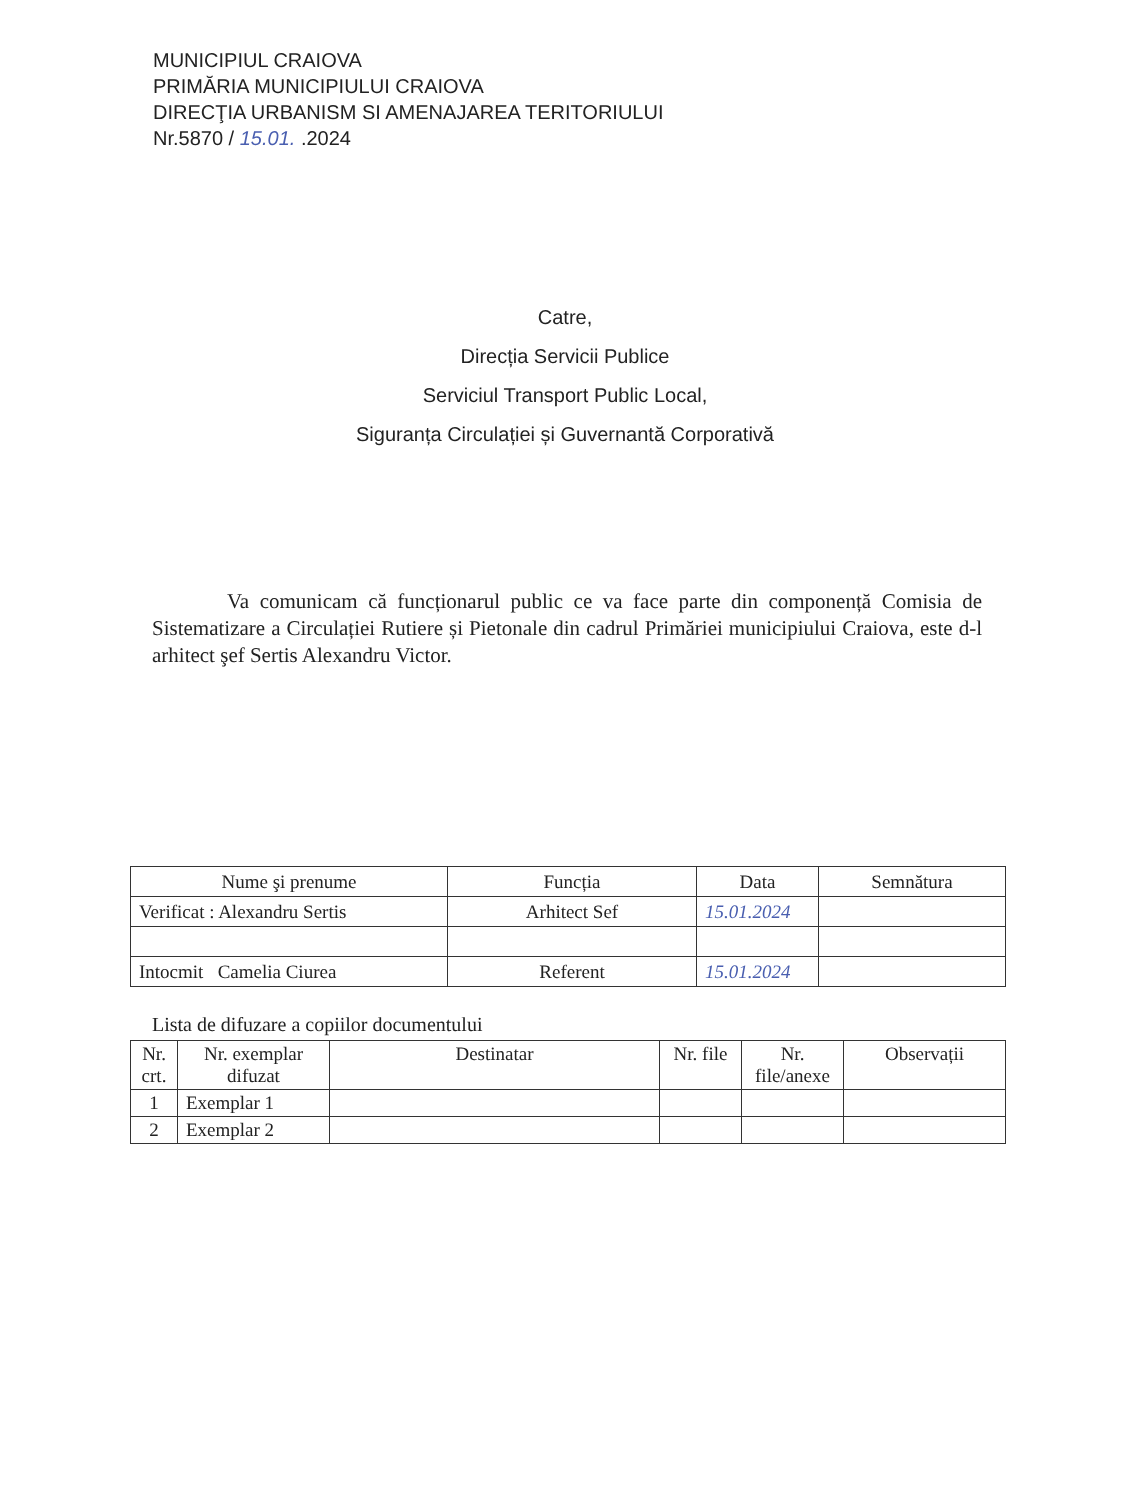MUNICIPIUL CRAIOVA
PRIMĂRIA MUNICIPIULUI CRAIOVA
DIRECŢIA URBANISM SI AMENAJAREA TERITORIULUI
Nr.5870 / 15.01. .2024
Catre,
Direcția Servicii Publice
Serviciul Transport Public Local,
Siguranța Circulației și Guvernantă Corporativă
Va comunicam că funcționarul public ce va face parte din componență Comisia de Sistematizare a Circulației Rutiere și Pietonale din cadrul Primăriei municipiului Craiova, este d-l arhitect şef Sertis Alexandru Victor.
| Nume şi prenume | Funcția | Data | Semnătura |
| --- | --- | --- | --- |
| Verificat : Alexandru Sertis | Arhitect Sef | 15.01.2024 | |
| Intocmit Camelia Ciurea | Referent | 15.01.2024 | |
Lista de difuzare a copiilor documentului
| Nr. crt. | Nr. exemplar difuzat | Destinatar | Nr. file | Nr. file/anexe | Observații |
| --- | --- | --- | --- | --- | --- |
| 1 | Exemplar 1 | | | | |
| 2 | Exemplar 2 | | | | |